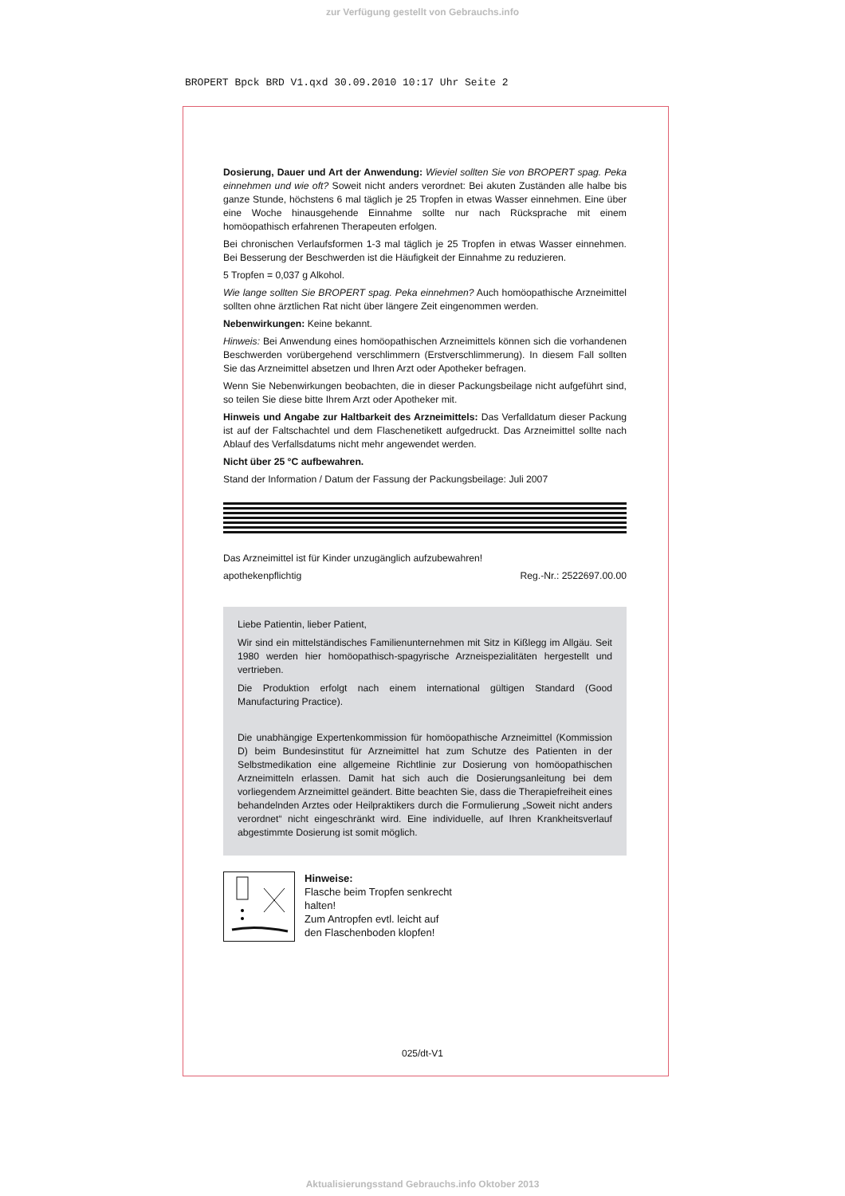zur Verfügung gestellt von Gebrauchs.info
BROPERT Bpck BRD V1.qxd 30.09.2010 10:17 Uhr Seite 2
Dosierung, Dauer und Art der Anwendung: Wieviel sollten Sie von BROPERT spag. Peka einnehmen und wie oft? Soweit nicht anders verordnet: Bei akuten Zuständen alle halbe bis ganze Stunde, höchstens 6 mal täglich je 25 Tropfen in etwas Wasser einnehmen. Eine über eine Woche hinausgehende Einnahme sollte nur nach Rücksprache mit einem homöopathisch erfahrenen Therapeuten erfolgen.
Bei chronischen Verlaufsformen 1-3 mal täglich je 25 Tropfen in etwas Wasser einnehmen. Bei Besserung der Beschwerden ist die Häufigkeit der Einnahme zu reduzieren.
5 Tropfen = 0,037 g Alkohol.
Wie lange sollten Sie BROPERT spag. Peka einnehmen? Auch homöopathische Arzneimittel sollten ohne ärztlichen Rat nicht über längere Zeit eingenommen werden.
Nebenwirkungen: Keine bekannt.
Hinweis: Bei Anwendung eines homöopathischen Arzneimittels können sich die vorhandenen Beschwerden vorübergehend verschlimmern (Erstverschlimmerung). In diesem Fall sollten Sie das Arzneimittel absetzen und Ihren Arzt oder Apotheker befragen.
Wenn Sie Nebenwirkungen beobachten, die in dieser Packungsbeilage nicht aufgeführt sind, so teilen Sie diese bitte Ihrem Arzt oder Apotheker mit.
Hinweis und Angabe zur Haltbarkeit des Arzneimittels: Das Verfalldatum dieser Packung ist auf der Faltschachtel und dem Flaschenetikett aufgedruckt. Das Arzneimittel sollte nach Ablauf des Verfallsdatums nicht mehr angewendet werden.
Nicht über 25 °C aufbewahren.
Stand der Information / Datum der Fassung der Packungsbeilage: Juli 2007
Das Arzneimittel ist für Kinder unzugänglich aufzubewahren!
apothekenpflichtig Reg.-Nr.: 2522697.00.00
Liebe Patientin, lieber Patient,
Wir sind ein mittelständisches Familienunternehmen mit Sitz in Kißlegg im Allgäu. Seit 1980 werden hier homöopathisch-spagyrische Arzneispezialitäten hergestellt und vertrieben.
Die Produktion erfolgt nach einem international gültigen Standard (Good Manufacturing Practice).
Die unabhängige Expertenkommission für homöopathische Arzneimittel (Kommission D) beim Bundesinstitut für Arzneimittel hat zum Schutze des Patienten in der Selbstmedikation eine allgemeine Richtlinie zur Dosierung von homöopathischen Arzneimitteln erlassen. Damit hat sich auch die Dosierungsanleitung bei dem vorliegendem Arzneimittel geändert. Bitte beachten Sie, dass die Therapiefreiheit eines behandelnden Arztes oder Heilpraktikers durch die Formulierung „Soweit nicht anders verordnet“ nicht eingeschränkt wird. Eine individuelle, auf Ihren Krankheitsverlauf abgestimmte Dosierung ist somit möglich.
Hinweise:
Flasche beim Tropfen senkrecht
halten!
Zum Antropfen evtl. leicht auf
den Flaschenboden klopfen!
025/dt-V1
Aktualisierungsstand Gebrauchs.info Oktober 2013